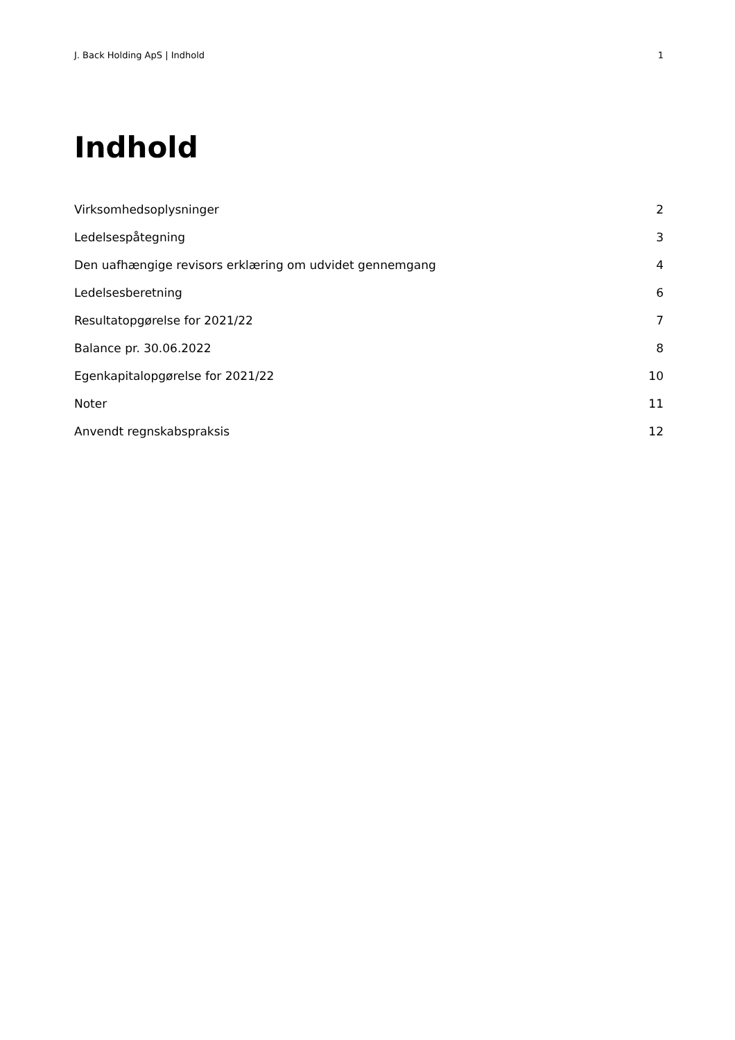J. Back Holding ApS | Indhold 1
Indhold
Virksomhedsoplysninger 2
Ledelsespåtegning 3
Den uafhængige revisors erklæring om udvidet gennemgang 4
Ledelsesberetning 6
Resultatopgørelse for 2021/22 7
Balance pr. 30.06.2022 8
Egenkapitalopgørelse for 2021/22 10
Noter 11
Anvendt regnskabspraksis 12